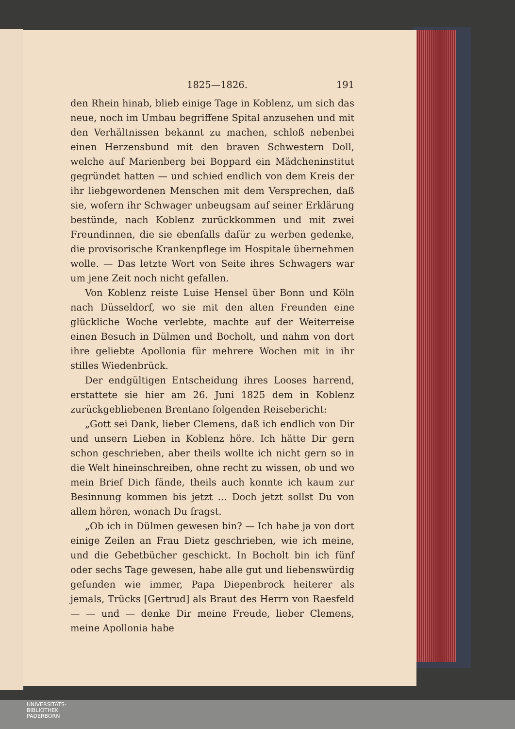1825—1826. 191
den Rhein hinab, blieb einige Tage in Koblenz, um sich das neue, noch im Umbau begriffene Spital anzusehen und mit den Verhältnissen bekannt zu machen, schloß nebenbei einen Herzensbund mit den braven Schwestern Doll, welche auf Marienberg bei Boppard ein Mädcheninstitut gegründet hatten — und schied endlich von dem Kreis der ihr liebgewordenen Menschen mit dem Versprechen, daß sie, wofern ihr Schwager unbeugsam auf seiner Erklärung bestünde, nach Koblenz zurückkommen und mit zwei Freundinnen, die sie ebenfalls dafür zu werben gedenke, die provisorische Krankenpflege im Hospitale übernehmen wolle. — Das letzte Wort von Seite ihres Schwagers war um jene Zeit noch nicht gefallen.
Von Koblenz reiste Luise Hensel über Bonn und Köln nach Düsseldorf, wo sie mit den alten Freunden eine glückliche Woche verlebte, machte auf der Weiterreise einen Besuch in Dülmen und Bocholt, und nahm von dort ihre geliebte Apollonia für mehrere Wochen mit in ihr stilles Wiedenbrück.
Der endgültigen Entscheidung ihres Looses harrend, erstattete sie hier am 26. Juni 1825 dem in Koblenz zurückgebliebenen Brentano folgenden Reisebericht:
„Gott sei Dank, lieber Clemens, daß ich endlich von Dir und unsern Lieben in Koblenz höre. Ich hätte Dir gern schon geschrieben, aber theils wollte ich nicht gern so in die Welt hineinschreiben, ohne recht zu wissen, ob und wo mein Brief Dich fände, theils auch konnte ich kaum zur Besinnung kommen bis jetzt ... Doch jetzt sollst Du von allem hören, wonach Du fragst.
„Ob ich in Dülmen gewesen bin? — Ich habe ja von dort einige Zeilen an Frau Dietz geschrieben, wie ich meine, und die Gebetbücher geschickt. In Bocholt bin ich fünf oder sechs Tage gewesen, habe alle gut und liebenswürdig gefunden wie immer, Papa Diepenbrock heiterer als jemals, Trücks [Gertrud] als Braut des Herrn von Raesfeld — — und — denke Dir meine Freude, lieber Clemens, meine Apollonia habe
UNIVERSITÄTS-
BIBLIOTHEK
PADERBORN